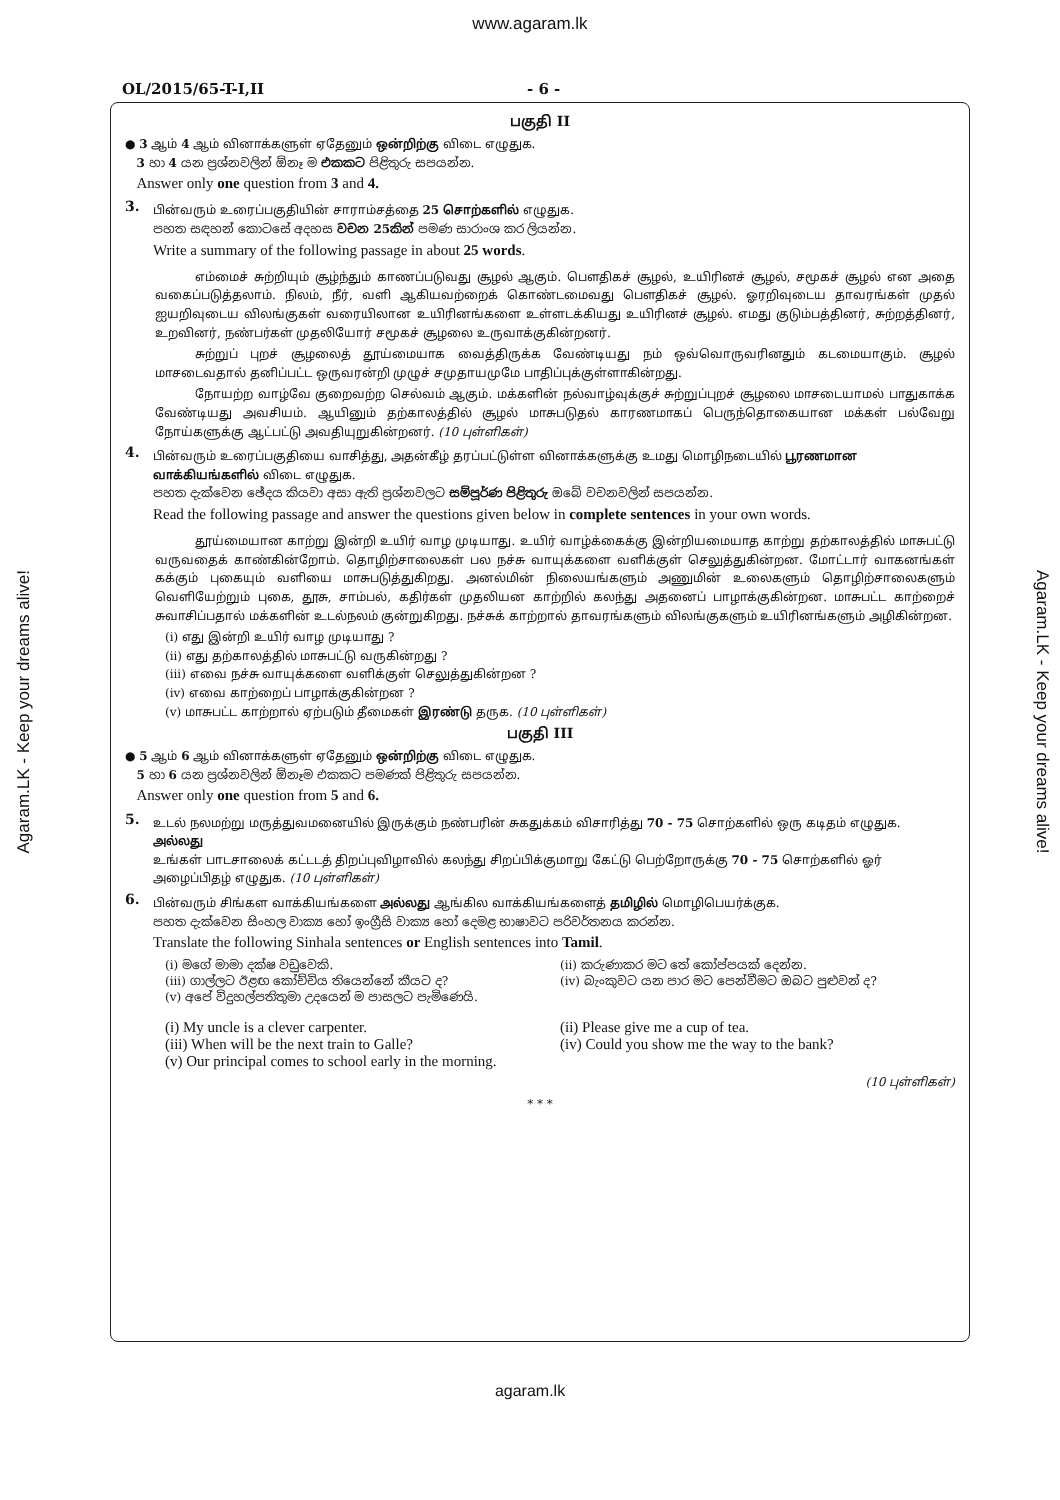www.agaram.lk
OL/2015/65-T-I,II - 6 -
பகுதி II
● 3 ஆம் 4 ஆம் வினாக்களுள் ஏதேனும் ஒன்றிற்கு விடை எழுதுக.
3 හා 4 යන ප්‍රශ්නවලින් ඕනෑ ම එකකට පිළිතුරු සපයන්න.
Answer only one question from 3 and 4.
3.
பின்வரும் உரைப்பகுதியின் சாராம்சத்தை 25 சொற்களில் எழுதுக.
පහත සඳහන් කොටසේ අදහස වචන 25කින් පමණ සාරාංශ කර ලියන්න.
Write a summary of the following passage in about 25 words.
எம்மைச் சுற்றியும் சூழ்ந்தும் காணப்படுவது சூழல் ஆகும். பௌதிகச் சூழல், உயிரினச் சூழல், சமூகச் சூழல் என அதை வகைப்படுத்தலாம். நிலம், நீர், வளி ஆகியவற்றைக் கொண்டமைவது பௌதிகச் சூழல். ஓரறிவுடைய தாவரங்கள் முதல் ஐயறிவுடைய விலங்குகள் வரையிலான உயிரினங்களை உள்ளடக்கியது உயிரினச் சூழல். எமது குடும்பத்தினர், சுற்றத்தினர், உறவினர், நண்பர்கள் முதலியோர் சமூகச் சூழலை உருவாக்குகின்றனர்.
சுற்றுப் புறச் சூழலைத் தூய்மையாக வைத்திருக்க வேண்டியது நம் ஒவ்வொருவரினதும் கடமையாகும். சூழல் மாசடைவதால் தனிப்பட்ட ஒருவரன்றி முழுச் சமுதாயமுமே பாதிப்புக்குள்ளாகின்றது.
நோயற்ற வாழ்வே குறைவற்ற செல்வம் ஆகும். மக்களின் நல்வாழ்வுக்குச் சுற்றுப்புறச் சூழலை மாசடையாமல் பாதுகாக்க வேண்டியது அவசியம். ஆயினும் தற்காலத்தில் சூழல் மாசுபடுதல் காரணமாகப் பெருந்தொகையான மக்கள் பல்வேறு நோய்களுக்கு ஆட்பட்டு அவதியுறுகின்றனர். (10 புள்ளிகள்)
4.
பின்வரும் உரைப்பகுதியை வாசித்து, அதன்கீழ் தரப்பட்டுள்ள வினாக்களுக்கு உமது மொழிநடையில் பூரணமான வாக்கியங்களில் விடை எழுதுக.
පහත දැක්වෙන ඡේදය කියවා අසා ඇති ප්‍රශ්නවලට සම්පූර්ණ පිළිතුරු ඔබේ වචනවලින් සපයන්න.
Read the following passage and answer the questions given below in complete sentences in your own words.
தூய்மையான காற்று இன்றி உயிர் வாழ முடியாது. உயிர் வாழ்க்கைக்கு இன்றியமையாத காற்று தற்காலத்தில் மாசுபட்டு வருவதைக் காண்கின்றோம். தொழிற்சாலைகள் பல நச்சு வாயுக்களை வளிக்குள் செலுத்துகின்றன. மோட்டார் வாகனங்கள் கக்கும் புகையும் வளியை மாசுபடுத்துகிறது. அனல்மின் நிலையங்களும் அணுமின் உலைகளும் தொழிற்சாலைகளும் வெளியேற்றும் புகை, தூசு, சாம்பல், கதிர்கள் முதலியன காற்றில் கலந்து அதனைப் பாழாக்குகின்றன. மாசுபட்ட காற்றைச் சுவாசிப்பதால் மக்களின் உடல்நலம் குன்றுகிறது. நச்சுக் காற்றால் தாவரங்களும் விலங்குகளும் உயிரினங்களும் அழிகின்றன.
(i) எது இன்றி உயிர் வாழ முடியாது ?
(ii) எது தற்காலத்தில் மாசுபட்டு வருகின்றது ?
(iii) எவை நச்சு வாயுக்களை வளிக்குள் செலுத்துகின்றன ?
(iv) எவை காற்றைப் பாழாக்குகின்றன ?
(v) மாசுபட்ட காற்றால் ஏற்படும் தீமைகள் இரண்டு தருக. (10 புள்ளிகள்)
பகுதி III
● 5 ஆம் 6 ஆம் வினாக்களுள் ஏதேனும் ஒன்றிற்கு விடை எழுதுக.
5 හා 6 යන ප්‍රශ්නවලින් ඕනෑම එකකට පමණක් පිළිතුරු සපයන්න.
Answer only one question from 5 and 6.
5.
உடல் நலமற்று மருத்துவமனையில் இருக்கும் நண்பரின் சுகதுக்கம் விசாரித்து 70 - 75 சொற்களில் ஒரு கடிதம் எழுதுக.
அல்லது
உங்கள் பாடசாலைக் கட்டடத் திறப்புவிழாவில் கலந்து சிறப்பிக்குமாறு கேட்டு பெற்றோருக்கு 70 - 75 சொற்களில் ஓர் அழைப்பிதழ் எழுதுக. (10 புள்ளிகள்)
6.
பின்வரும் சிங்கள வாக்கியங்களை அல்லது ஆங்கில வாக்கியங்களைத் தமிழில் மொழிபெயர்க்குக.
පහත දැක්වෙන සිංහල වාක්‍ය හෝ ඉංග්‍රීසි වාක්‍ය හෝ දෙමළ භාෂාවට පරිවර්තනය කරන්න.
Translate the following Sinhala sentences or English sentences into Tamil.
(i) මගේ මාමා දක්ෂ වඩුවෙකි. (ii) කරුණාකර මට තේ කෝප්පයක් දෙන්න.
(iii) ගාල්ලට ඊළඟ කෝච්චිය තියෙන්නේ කීයට ද? (iv) බැංකුවට යන පාර මට පෙන්වීමට ඔබට පුළුවන් ද?
(v) අපේ විදුහල්පතිතුමා උදයෙන් ම පාසලට පැමිණෙයි.
(i) My uncle is a clever carpenter. (ii) Please give me a cup of tea.
(iii) When will be the next train to Galle? (iv) Could you show me the way to the bank?
(v) Our principal comes to school early in the morning.
(10 புள்ளிகள்)
* * *
agaram.lk
Agaram.LK - Keep your dreams alive!
Agaram.LK - Keep your dreams alive!